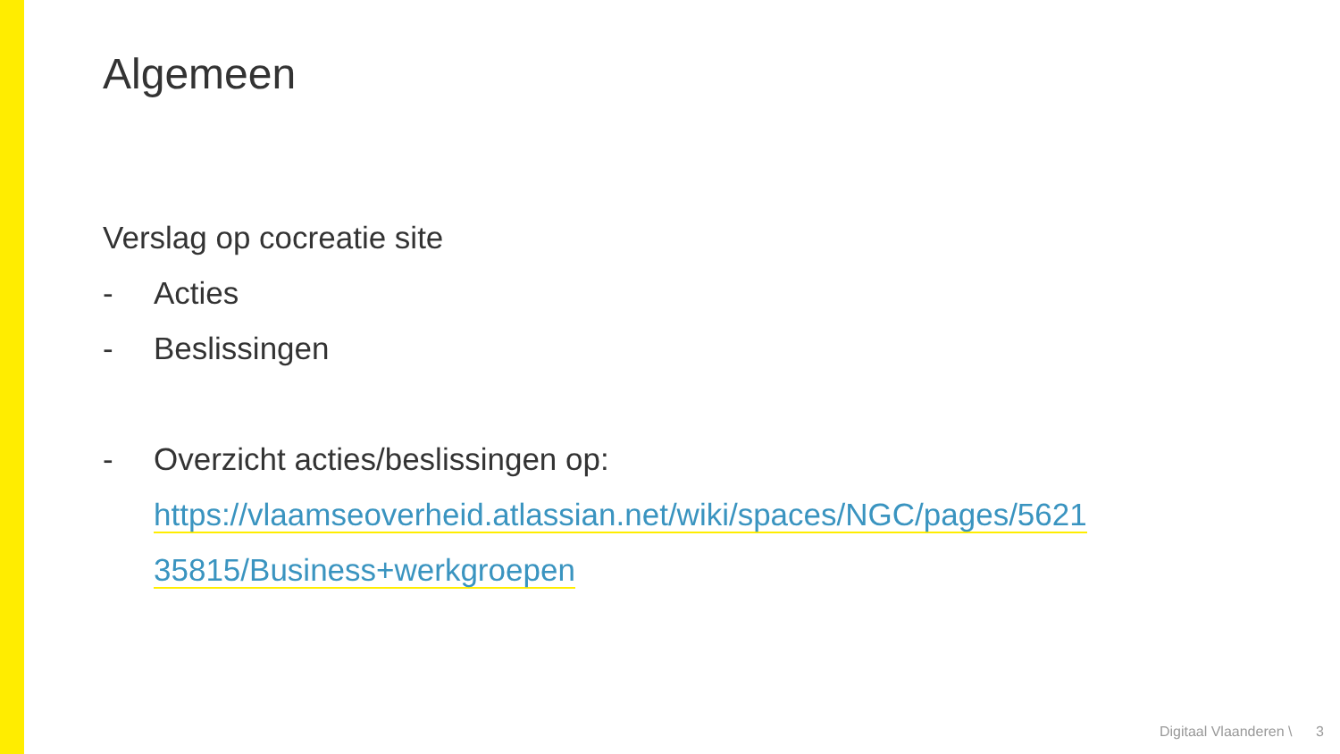Algemeen
Verslag op cocreatie site
- Acties
- Beslissingen
- Overzicht acties/beslissingen op:
https://vlaamseoverheid.atlassian.net/wiki/spaces/NGC/pages/5621
35815/Business+werkgroepen
Digitaal Vlaanderen \ 3